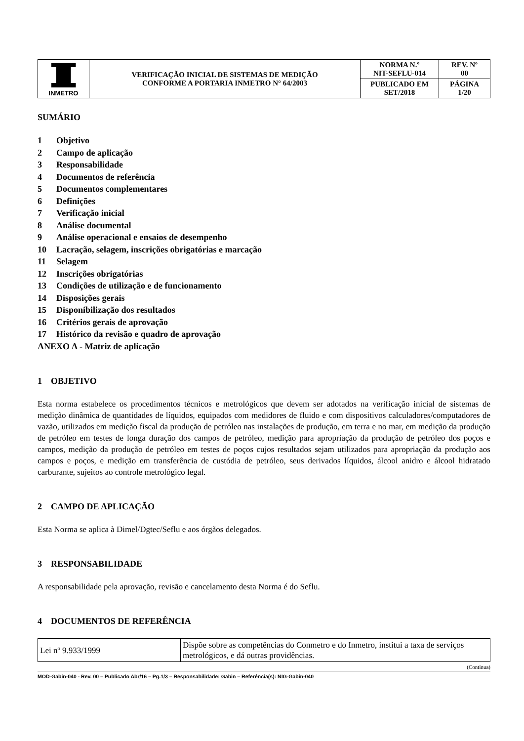| INMETRO | VERIFICAÇÃO INICIAL DE SISTEMAS DE MEDIÇÃO CONFORME A PORTARIA INMETRO N° 64/2003 | NORMA N.º NIT-SEFLU-014 | REV. Nº 00 |
| | | PUBLICADO EM SET/2018 | PÁGINA 1/20 |
SUMÁRIO
1 Objetivo
2 Campo de aplicação
3 Responsabilidade
4 Documentos de referência
5 Documentos complementares
6 Definições
7 Verificação inicial
8 Análise documental
9 Análise operacional e ensaios de desempenho
10 Lacração, selagem, inscrições obrigatórias e marcação
11 Selagem
12 Inscrições obrigatórias
13 Condições de utilização e de funcionamento
14 Disposições gerais
15 Disponibilização dos resultados
16 Critérios gerais de aprovação
17 Histórico da revisão e quadro de aprovação
ANEXO A - Matriz de aplicação
1 OBJETIVO
Esta norma estabelece os procedimentos técnicos e metrológicos que devem ser adotados na verificação inicial de sistemas de medição dinâmica de quantidades de líquidos, equipados com medidores de fluido e com dispositivos calculadores/computadores de vazão, utilizados em medição fiscal da produção de petróleo nas instalações de produção, em terra e no mar, em medição da produção de petróleo em testes de longa duração dos campos de petróleo, medição para apropriação da produção de petróleo dos poços e campos, medição da produção de petróleo em testes de poços cujos resultados sejam utilizados para apropriação da produção aos campos e poços, e medição em transferência de custódia de petróleo, seus derivados líquidos, álcool anidro e álcool hidratado carburante, sujeitos ao controle metrológico legal.
2 CAMPO DE APLICAÇÃO
Esta Norma se aplica à Dimel/Dgtec/Seflu e aos órgãos delegados.
3 RESPONSABILIDADE
A responsabilidade pela aprovação, revisão e cancelamento desta Norma é do Seflu.
4 DOCUMENTOS DE REFERÊNCIA
| Lei nº 9.933/1999 | Dispõe sobre as competências do Conmetro e do Inmetro, institui a taxa de serviços metrológicos, e dá outras providências. |
(Continua)
MOD-Gabin-040 - Rev. 00 – Publicado Abr/16 – Pg.1/3 – Responsabilidade: Gabin – Referência(s): NIG-Gabin-040